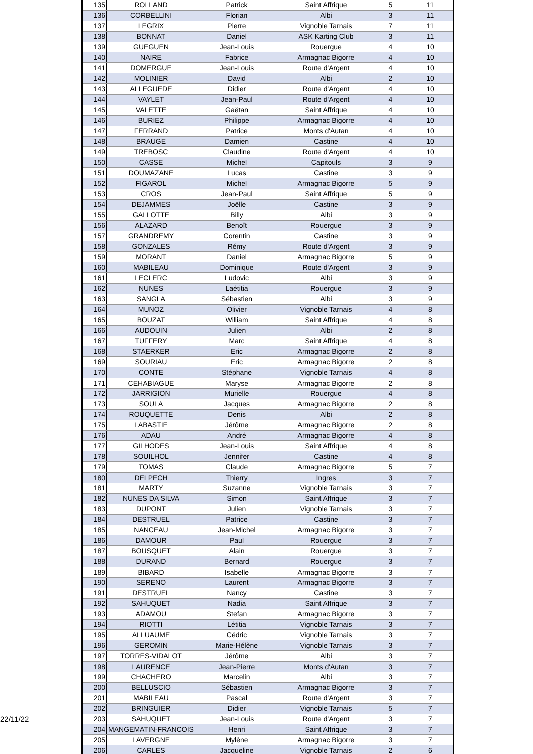| 135 | ROLLAND | Patrick | Saint Affrique | 5 | 11 |
| 136 | CORBELLINI | Florian | Albi | 3 | 11 |
| 137 | LEGRIX | Pierre | Vignoble Tarnais | 7 | 11 |
| 138 | BONNAT | Daniel | ASK Karting Club | 3 | 11 |
| 139 | GUEGUEN | Jean-Louis | Rouergue | 4 | 10 |
| 140 | NAIRE | Fabrice | Armagnac Bigorre | 4 | 10 |
| 141 | DOMERGUE | Jean-Louis | Route d'Argent | 4 | 10 |
| 142 | MOLINIER | David | Albi | 2 | 10 |
| 143 | ALLEGUEDE | Didier | Route d'Argent | 4 | 10 |
| 144 | VAYLET | Jean-Paul | Route d'Argent | 4 | 10 |
| 145 | VALETTE | Gaëtan | Saint Affrique | 4 | 10 |
| 146 | BURIEZ | Philippe | Armagnac Bigorre | 4 | 10 |
| 147 | FERRAND | Patrice | Monts d'Autan | 4 | 10 |
| 148 | BRAUGE | Damien | Castine | 4 | 10 |
| 149 | TREBOSC | Claudine | Route d'Argent | 4 | 10 |
| 150 | CASSE | Michel | Capitouls | 3 | 9 |
| 151 | DOUMAZANE | Lucas | Castine | 3 | 9 |
| 152 | FIGAROL | Michel | Armagnac Bigorre | 5 | 9 |
| 153 | CROS | Jean-Paul | Saint Affrique | 5 | 9 |
| 154 | DEJAMMES | Joëlle | Castine | 3 | 9 |
| 155 | GALLOTTE | Billy | Albi | 3 | 9 |
| 156 | ALAZARD | Benoît | Rouergue | 3 | 9 |
| 157 | GRANDREMY | Corentin | Castine | 3 | 9 |
| 158 | GONZALES | Rémy | Route d'Argent | 3 | 9 |
| 159 | MORANT | Daniel | Armagnac Bigorre | 5 | 9 |
| 160 | MABILEAU | Dominique | Route d'Argent | 3 | 9 |
| 161 | LECLERC | Ludovic | Albi | 3 | 9 |
| 162 | NUNES | Laétitia | Rouergue | 3 | 9 |
| 163 | SANGLA | Sébastien | Albi | 3 | 9 |
| 164 | MUNOZ | Olivier | Vignoble Tarnais | 4 | 8 |
| 165 | BOUZAT | William | Saint Affrique | 4 | 8 |
| 166 | AUDOUIN | Julien | Albi | 2 | 8 |
| 167 | TUFFERY | Marc | Saint Affrique | 4 | 8 |
| 168 | STAERKER | Eric | Armagnac Bigorre | 2 | 8 |
| 169 | SOURIAU | Eric | Armagnac Bigorre | 2 | 8 |
| 170 | CONTE | Stéphane | Vignoble Tarnais | 4 | 8 |
| 171 | CEHABIAGUE | Maryse | Armagnac Bigorre | 2 | 8 |
| 172 | JARRIGION | Murielle | Rouergue | 4 | 8 |
| 173 | SOULA | Jacques | Armagnac Bigorre | 2 | 8 |
| 174 | ROUQUETTE | Denis | Albi | 2 | 8 |
| 175 | LABASTIE | Jérôme | Armagnac Bigorre | 2 | 8 |
| 176 | ADAU | André | Armagnac Bigorre | 4 | 8 |
| 177 | GILHODES | Jean-Louis | Saint Affrique | 4 | 8 |
| 178 | SOUILHOL | Jennifer | Castine | 4 | 8 |
| 179 | TOMAS | Claude | Armagnac Bigorre | 5 | 7 |
| 180 | DELPECH | Thierry | Ingres | 3 | 7 |
| 181 | MARTY | Suzanne | Vignoble Tarnais | 3 | 7 |
| 182 | NUNES DA SILVA | Simon | Saint Affrique | 3 | 7 |
| 183 | DUPONT | Julien | Vignoble Tarnais | 3 | 7 |
| 184 | DESTRUEL | Patrice | Castine | 3 | 7 |
| 185 | NANCEAU | Jean-Michel | Armagnac Bigorre | 3 | 7 |
| 186 | DAMOUR | Paul | Rouergue | 3 | 7 |
| 187 | BOUSQUET | Alain | Rouergue | 3 | 7 |
| 188 | DURAND | Bernard | Rouergue | 3 | 7 |
| 189 | BIBARD | Isabelle | Armagnac Bigorre | 3 | 7 |
| 190 | SERENO | Laurent | Armagnac Bigorre | 3 | 7 |
| 191 | DESTRUEL | Nancy | Castine | 3 | 7 |
| 192 | SAHUQUET | Nadia | Saint Affrique | 3 | 7 |
| 193 | ADAMOU | Stefan | Armagnac Bigorre | 3 | 7 |
| 194 | RIOTTI | Létitia | Vignoble Tarnais | 3 | 7 |
| 195 | ALLUAUME | Cédric | Vignoble Tarnais | 3 | 7 |
| 196 | GEROMIN | Marie-Hélène | Vignoble Tarnais | 3 | 7 |
| 197 | TORRES-VIDALOT | Jérôme | Albi | 3 | 7 |
| 198 | LAURENCE | Jean-Pierre | Monts d'Autan | 3 | 7 |
| 199 | CHACHERO | Marcelin | Albi | 3 | 7 |
| 200 | BELLUSCIO | Sébastien | Armagnac Bigorre | 3 | 7 |
| 201 | MABILEAU | Pascal | Route d'Argent | 3 | 7 |
| 202 | BRINGUIER | Didier | Vignoble Tarnais | 5 | 7 |
| 203 | SAHUQUET | Jean-Louis | Route d'Argent | 3 | 7 |
| 204 | MANGEMATIN-FRANCOIS | Henri | Saint Affrique | 3 | 7 |
| 205 | LAVERGNE | Mylène | Armagnac Bigorre | 3 | 7 |
| 206 | CARLES | Jacqueline | Vignoble Tarnais | 2 | 6 |
22/11/22